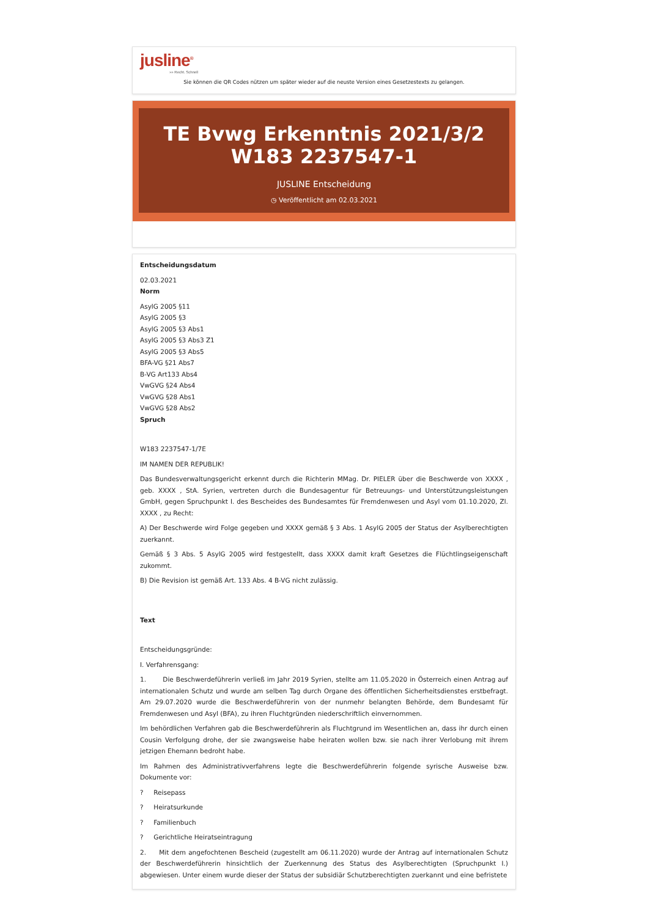jusline<sup>®</sup>
»» Recht. Schnell
Sie können die QR Codes nützen um später wieder auf die neuste Version eines Gesetzestexts zu gelangen.
TE Bvwg Erkenntnis 2021/3/2 W183 2237547-1
JUSLINE Entscheidung
◷ Veröffentlicht am 02.03.2021
Entscheidungsdatum
02.03.2021
Norm
AsylG 2005 §11
AsylG 2005 §3
AsylG 2005 §3 Abs1
AsylG 2005 §3 Abs3 Z1
AsylG 2005 §3 Abs5
BFA-VG §21 Abs7
B-VG Art133 Abs4
VwGVG §24 Abs4
VwGVG §28 Abs1
VwGVG §28 Abs2
Spruch
W183 2237547-1/7E
IM NAMEN DER REPUBLIK!
Das Bundesverwaltungsgericht erkennt durch die Richterin MMag. Dr. PIELER über die Beschwerde von XXXX , geb. XXXX , StA. Syrien, vertreten durch die Bundesagentur für Betreuungs- und Unterstützungsleistungen GmbH, gegen Spruchpunkt I. des Bescheides des Bundesamtes für Fremdenwesen und Asyl vom 01.10.2020, Zl. XXXX , zu Recht:
A) Der Beschwerde wird Folge gegeben und XXXX gemäß § 3 Abs. 1 AsylG 2005 der Status der Asylberechtigten zuerkannt.
Gemäß § 3 Abs. 5 AsylG 2005 wird festgestellt, dass XXXX damit kraft Gesetzes die Flüchtlingseigenschaft zukommt.
B) Die Revision ist gemäß Art. 133 Abs. 4 B-VG nicht zulässig.
Text
Entscheidungsgründe:
I. Verfahrensgang:
1. Die Beschwerdeführerin verließ im Jahr 2019 Syrien, stellte am 11.05.2020 in Österreich einen Antrag auf internationalen Schutz und wurde am selben Tag durch Organe des öffentlichen Sicherheitsdienstes erstbefragt. Am 29.07.2020 wurde die Beschwerdeführerin von der nunmehr belangten Behörde, dem Bundesamt für Fremdenwesen und Asyl (BFA), zu ihren Fluchtgründen niederschriftlich einvernommen.
Im behördlichen Verfahren gab die Beschwerdeführerin als Fluchtgrund im Wesentlichen an, dass ihr durch einen Cousin Verfolgung drohe, der sie zwangsweise habe heiraten wollen bzw. sie nach ihrer Verlobung mit ihrem jetzigen Ehemann bedroht habe.
Im Rahmen des Administrativverfahrens legte die Beschwerdeführerin folgende syrische Ausweise bzw. Dokumente vor:
? Reisepass
? Heiratsurkunde
? Familienbuch
? Gerichtliche Heiratseintragung
2. Mit dem angefochtenen Bescheid (zugestellt am 06.11.2020) wurde der Antrag auf internationalen Schutz der Beschwerdeführerin hinsichtlich der Zuerkennung des Status des Asylberechtigten (Spruchpunkt I.) abgewiesen. Unter einem wurde dieser der Status der subsidiär Schutzberechtigten zuerkannt und eine befristete